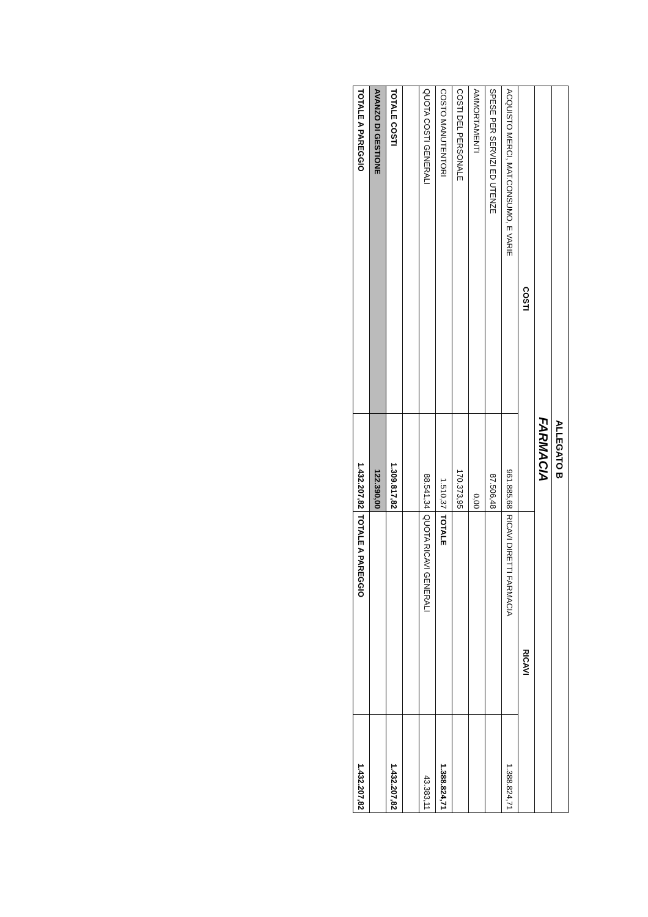| ALLEGATO B | | | |
| --- | --- | --- | --- |
| FARMACIA | | | |
| COSTI | | RICAVI | |
| ACQUISTO MERCI, MAT.CONSUMO, E VARIE | 961.885,68 | RICAVI DIRETTI FARMACIA | 1.388.824,71 |
| SPESE PER SERVIZI ED UTENZE | 87.506,48 | | |
| AMMORTAMENTI | 0,00 | | |
| COSTI DEL PERSONALE | 170.373,95 | | |
| COSTO MANUTENTORI | 1.510,37 | TOTALE | 1.388.824,71 |
| QUOTA COSTI GENERALI | 88.541,34 | QUOTA RICAVI GENERALI | 43.383,11 |
| TOTALE COSTI | 1.309.817,82 | | 1.432.207,82 |
| AVANZO DI GESTIONE | 122.390,00 | | |
| TOTALE A PAREGGIO | 1.432.207,82 | TOTALE A PAREGGIO | 1.432.207,82 |